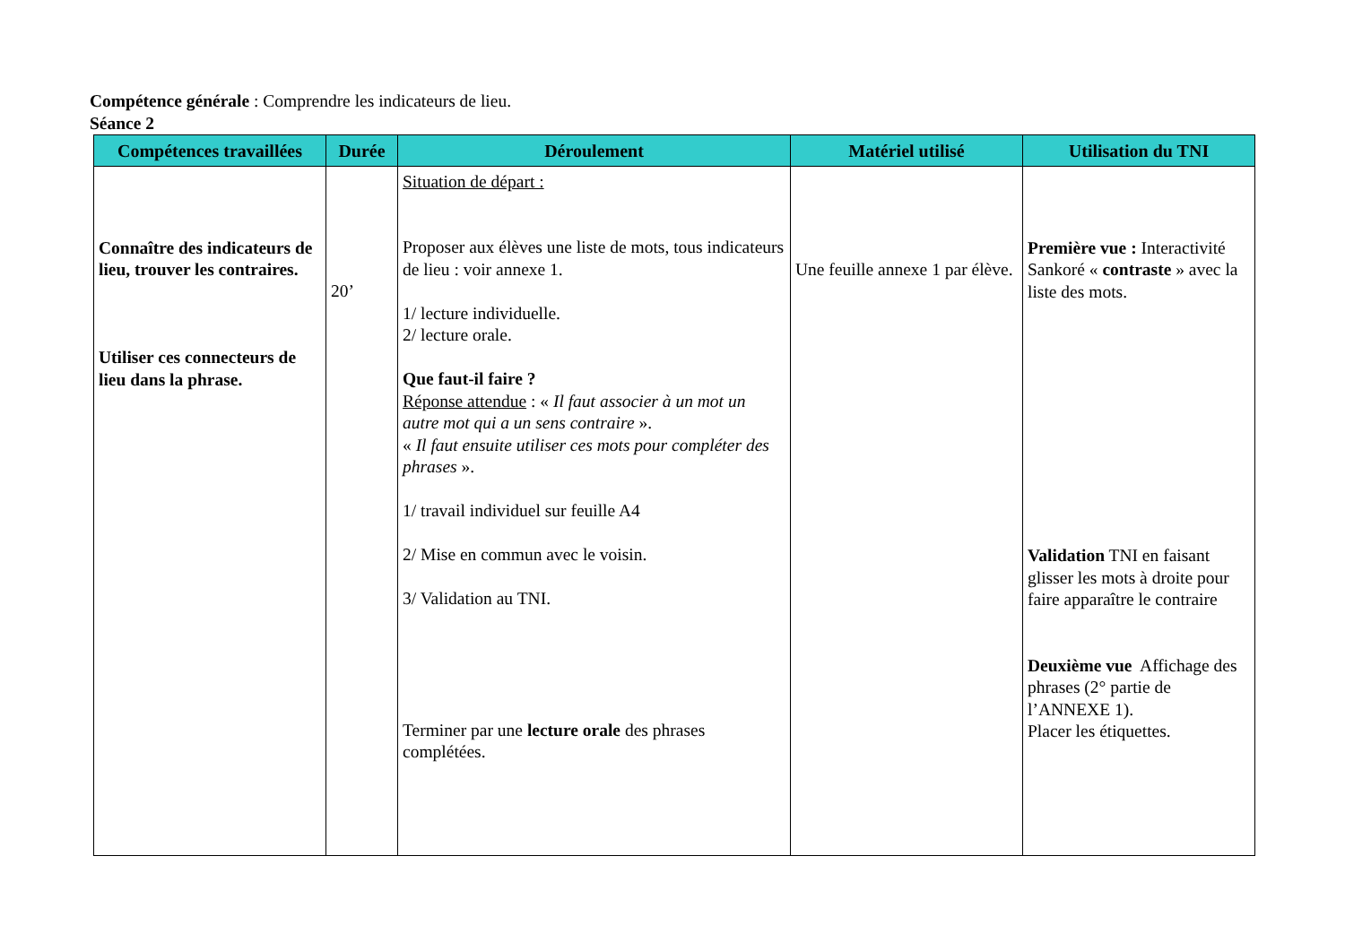Compétence générale : Comprendre les indicateurs de lieu.
Séance 2
| Compétences travaillées | Durée | Déroulement | Matériel utilisé | Utilisation du TNI |
| --- | --- | --- | --- | --- |
| Connaître des indicateurs de lieu, trouver les contraires. Utiliser ces connecteurs de lieu dans la phrase. | 20’ | Situation de départ : Proposer aux élèves une liste de mots, tous indicateurs de lieu : voir annexe 1. 1/ lecture individuelle. 2/ lecture orale. Que faut-il faire ? Réponse attendue : « Il faut associer à un mot un autre mot qui a un sens contraire ». « Il faut ensuite utiliser ces mots pour compléter des phrases ». 1/ travail individuel sur feuille A4 2/ Mise en commun avec le voisin. 3/ Validation au TNI. Terminer par une lecture orale des phrases complétées. | Une feuille annexe 1 par élève. | Première vue : Interactivité Sankoré « contraste » avec la liste des mots. Validation TNI en faisant glisser les mots à droite pour faire apparaître le contraire Deuxième vue Affichage des phrases (2° partie de l’ANNEXE 1). Placer les étiquettes. |